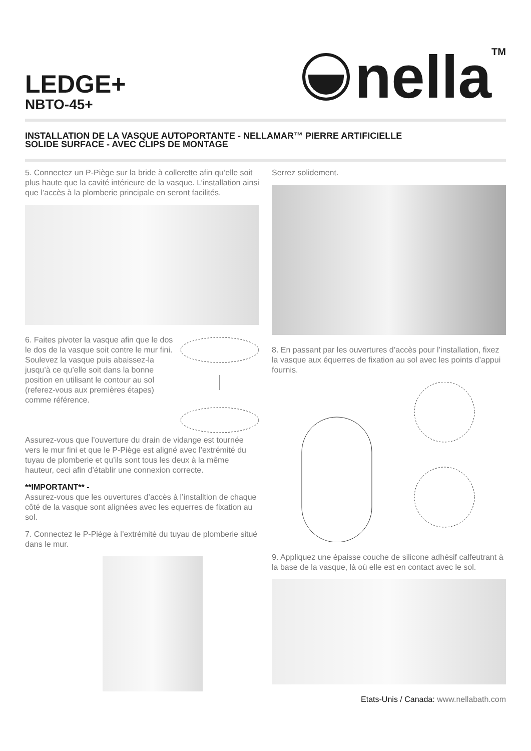LEDGE+
NBTO-45+
nella<sup>TM</sup>
INSTALLATION DE LA VASQUE AUTOPORTANTE - NELLAMAR™ PIERRE ARTIFICIELLE
SOLIDE SURFACE - AVEC CLIPS DE MONTAGE
5. Connectez un P-Piège sur la bride à collerette afin qu’elle soit plus haute que la cavité intérieure de la vasque. L’installation ainsi que l’accès à la plomberie principale en seront facilités.
6. Faites pivoter la vasque afin que le dos le dos de la vasque soit contre le mur fini. Soulevez la vasque puis abaissez-la jusqu’à ce qu’elle soit dans la bonne position en utilisant le contour au sol (referez-vous aux premières étapes) comme référence.
Assurez-vous que l’ouverture du drain de vidange est tournée vers le mur fini et que le P-Piège est aligné avec l’extrémité du tuyau de plomberie et qu’ils sont tous les deux à la même hauteur, ceci afin d’établir une connexion correcte.
**IMPORTANT** -
Assurez-vous que les ouvertures d’accès à l’installtion de chaque côté de la vasque sont alignées avec les equerres de fixation au sol.
7. Connectez le P-Piège à l’extrémité du tuyau de plomberie situé dans le mur.
Serrez solidement.
8. En passant par les ouvertures d’accès pour l’installation, fixez la vasque aux équerres de fixation au sol avec les points d’appui fournis.
9. Appliquez une épaisse couche de silicone adhésif calfeutrant à la base de la vasque, là où elle est en contact avec le sol.
Etats-Unis / Canada: www.nellabath.com